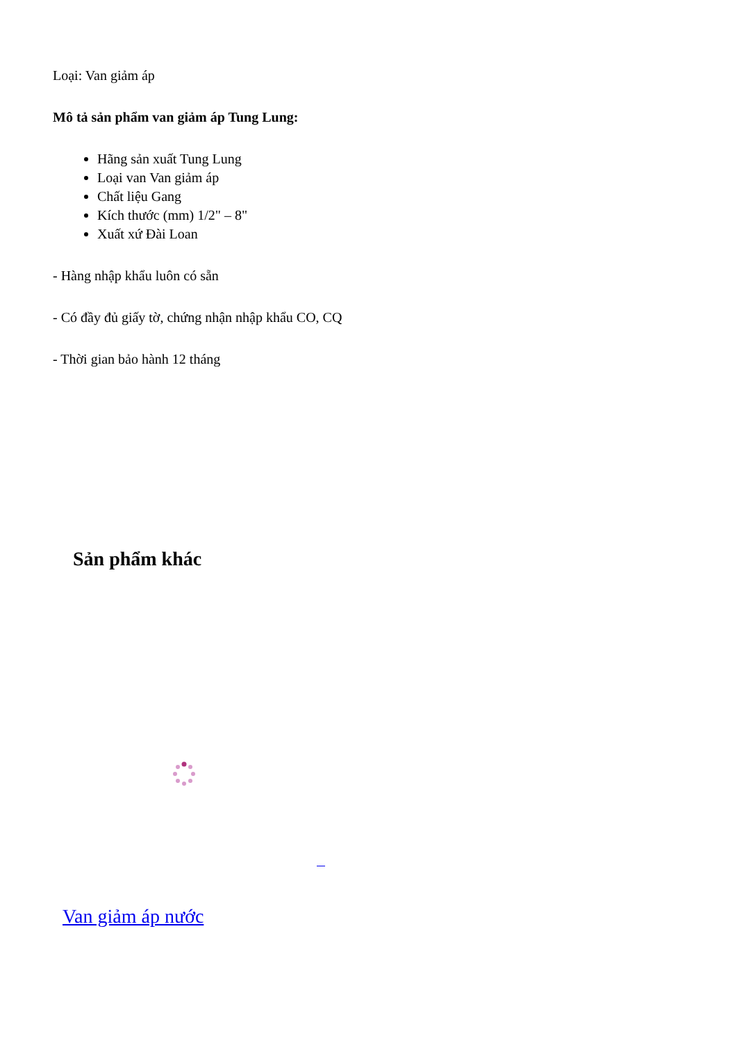Loại: Van giảm áp
Mô tả sản phẩm van giảm áp Tung Lung:
Hãng sản xuất Tung Lung
Loại van Van giảm áp
Chất liệu Gang
Kích thước (mm) 1/2" – 8"
Xuất xứ Đài Loan
- Hàng nhập khẩu luôn có sẵn
- Có đầy đủ giấy tờ, chứng nhận nhập khẩu CO, CQ
- Thời gian bảo hành 12 tháng
Sản phẩm khác
Van giảm áp nước